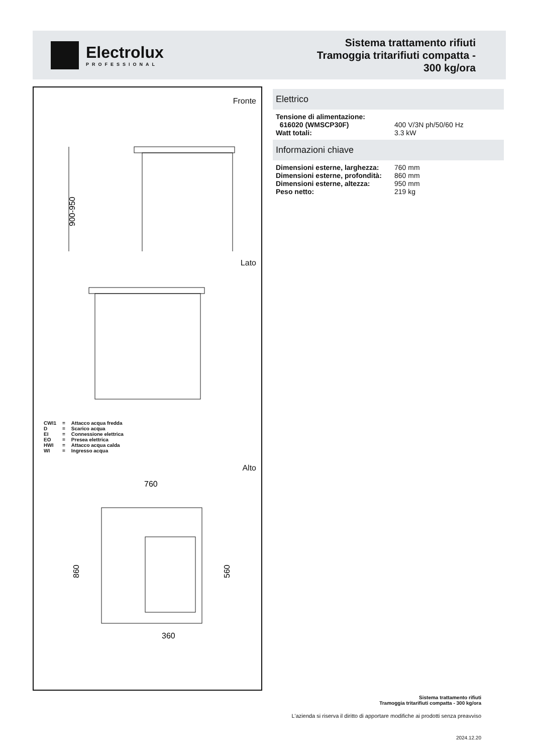Electrolux
PROFESSIONAL
Sistema trattamento rifiuti
Tramoggia tritarifiuti compatta -
300 kg/ora
Fronte
900-950
Lato
| CWI1 | = | Attacco acqua fredda |
| D | = | Scarico acqua |
| EI | = | Connessione elettrica |
| EO | = | Presea elettrica |
| HWI | = | Attacco acqua calda |
| WI | = | Ingresso acqua |
Alto
760
860
560
360
Elettrico
| Tensione di alimentazione: | |
| 616020 (WMSCP30F) | 400 V/3N ph/50/60 Hz |
| Watt totali: | 3.3 kW |
Informazioni chiave
| Dimensioni esterne, larghezza: | 760 mm |
| Dimensioni esterne, profondità: | 860 mm |
| Dimensioni esterne, altezza: | 950 mm |
| Peso netto: | 219 kg |
Sistema trattamento rifiuti
Tramoggia tritarifiuti compatta - 300 kg/ora
L'azienda si riserva il diritto di apportare modifiche ai prodotti senza preavviso
2024.12.20